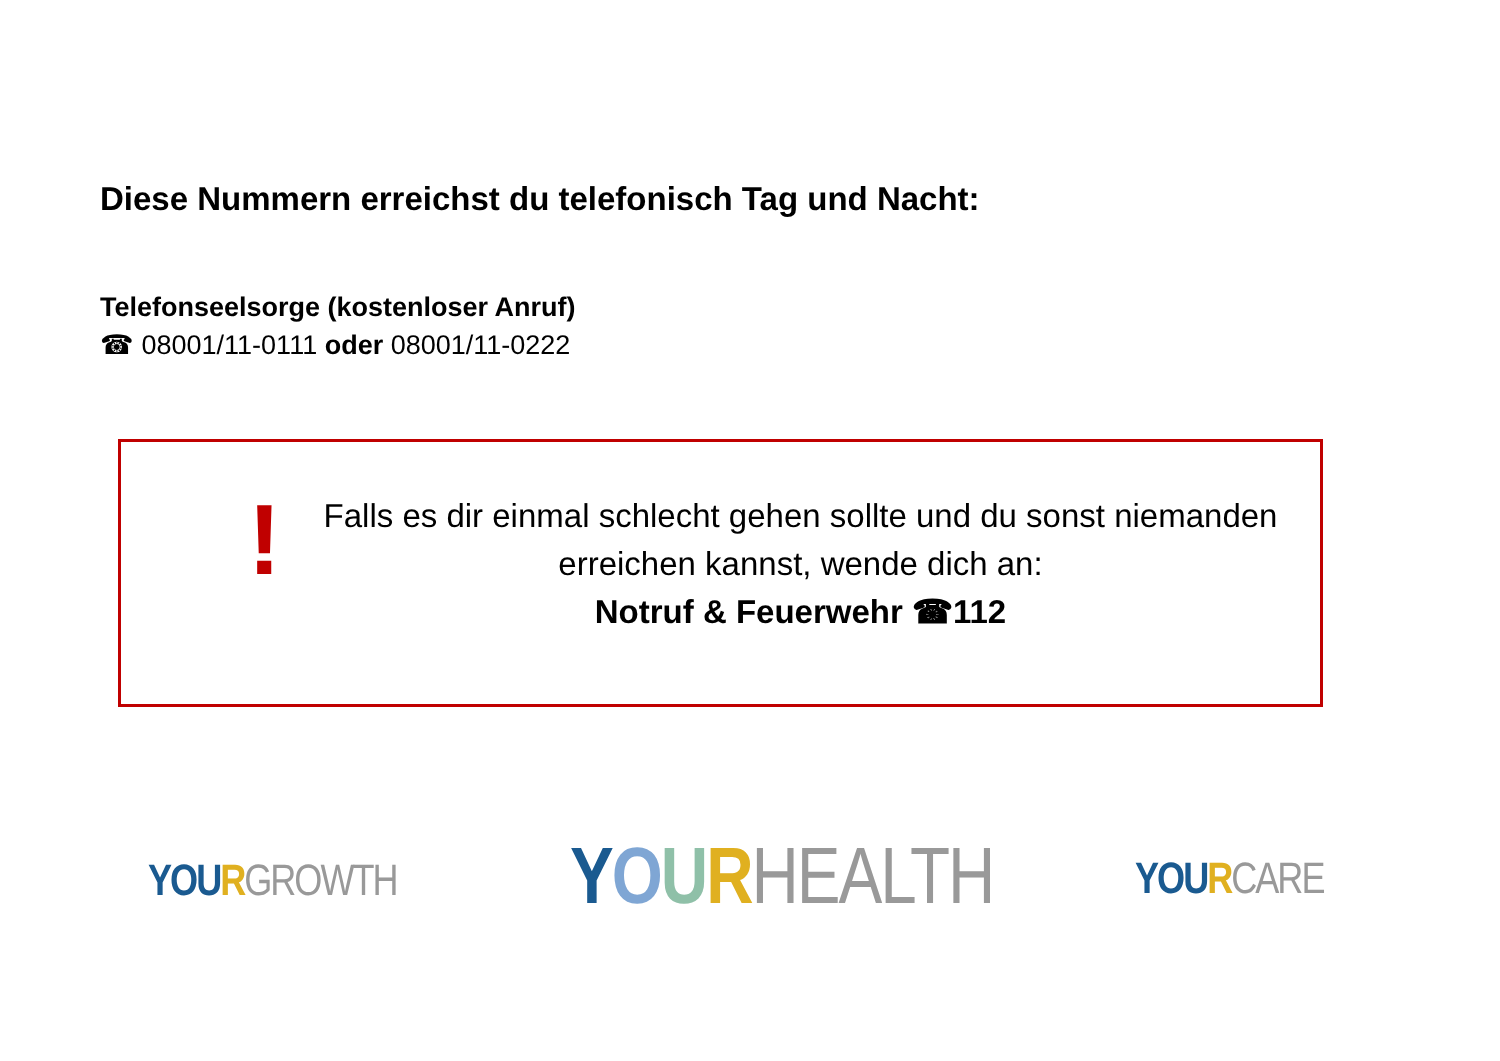Diese Nummern erreichst du telefonisch Tag und Nacht:
Telefonseelsorge (kostenloser Anruf)
☎ 08001/11-0111 oder 08001/11-0222
!
Falls es dir einmal schlecht gehen sollte und du sonst niemanden erreichen kannst, wende dich an:
Notruf & Feuerwehr ☎112
YO URGROWTH YOURHEALTH YOU RCARE